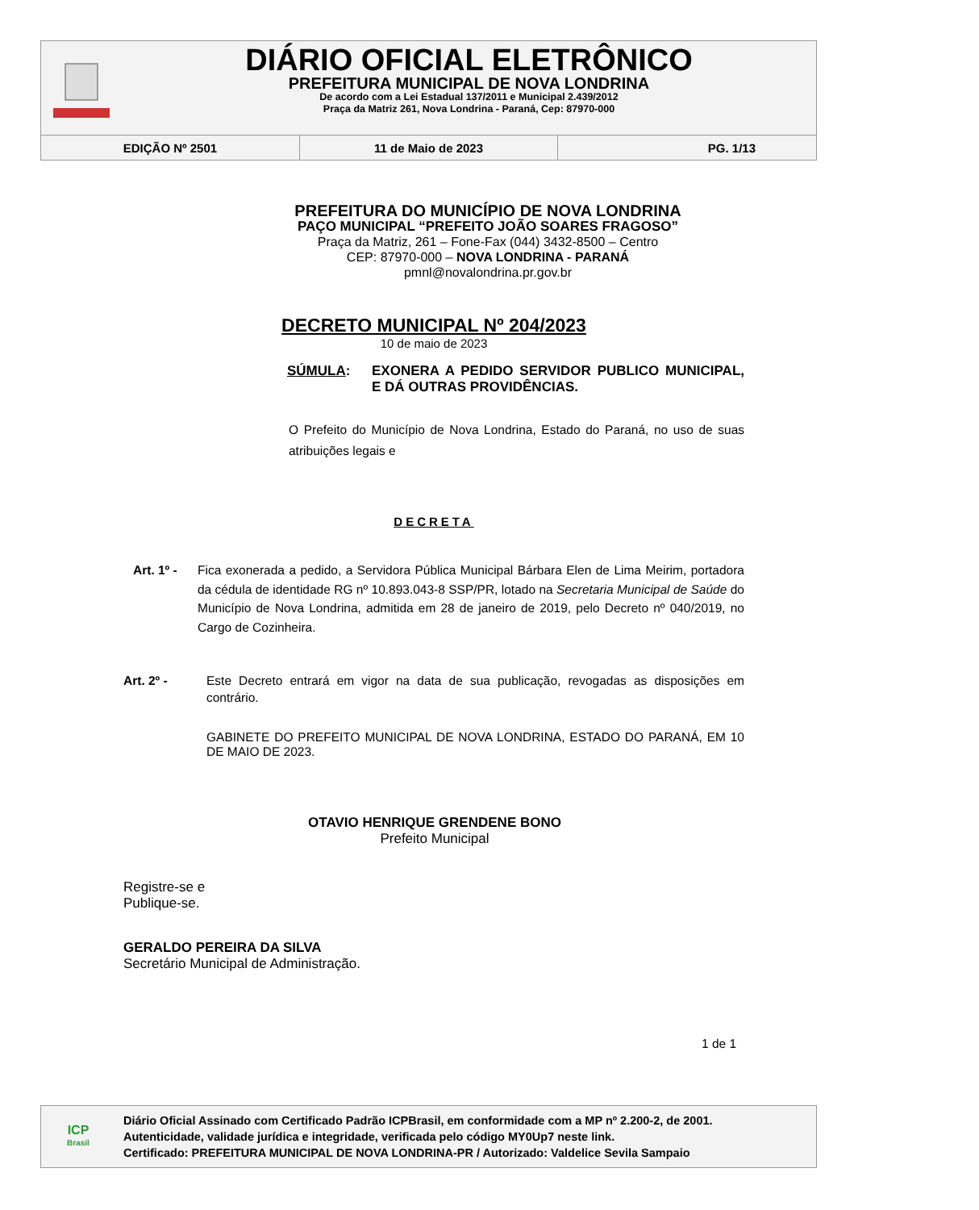DIÁRIO OFICIAL ELETRÔNICO
PREFEITURA MUNICIPAL DE NOVA LONDRINA
De acordo com a Lei Estadual 137/2011 e Municipal 2.439/2012
Praça da Matriz 261, Nova Londrina - Paraná, Cep: 87970-000
| EDIÇÃO Nº 2501 | 11 de Maio de 2023 | PG. 1/13 |
PREFEITURA DO MUNICÍPIO DE NOVA LONDRINA
PAÇO MUNICIPAL “PREFEITO JOÃO SOARES FRAGOSO”
Praça da Matriz, 261 – Fone-Fax (044) 3432-8500 – Centro
CEP: 87970-000 – NOVA LONDRINA - PARANÁ
pmnl@novalondrina.pr.gov.br
DECRETO MUNICIPAL Nº 204/2023
10 de maio de 2023
SÚMULA: EXONERA A PEDIDO SERVIDOR PUBLICO MUNICIPAL, E DÁ OUTRAS PROVIDÊNCIAS.
O Prefeito do Município de Nova Londrina, Estado do Paraná, no uso de suas atribuições legais e
DECRETA
Art. 1º -
Fica exonerada a pedido, a Servidora Pública Municipal Bárbara Elen de Lima Meirim, portadora da cédula de identidade RG nº 10.893.043-8 SSP/PR, lotado na Secretaria Municipal de Saúde do Município de Nova Londrina, admitida em 28 de janeiro de 2019, pelo Decreto nº 040/2019, no Cargo de Cozinheira.
Art. 2º - Este Decreto entrará em vigor na data de sua publicação, revogadas as disposições em contrário.
GABINETE DO PREFEITO MUNICIPAL DE NOVA LONDRINA, ESTADO DO PARANÁ, EM 10 DE MAIO DE 2023.
OTAVIO HENRIQUE GRENDENE BONO
Prefeito Municipal
Registre-se e
Publique-se.
GERALDO PEREIRA DA SILVA
Secretário Municipal de Administração.
1 de 1
ICP
Brasil
Diário Oficial Assinado com Certificado Padrão ICPBrasil, em conformidade com a MP nº 2.200-2, de 2001.
Autenticidade, validade jurídica e integridade, verificada pelo código MY0Up7 neste link.
Certificado: PREFEITURA MUNICIPAL DE NOVA LONDRINA-PR / Autorizado: Valdelice Sevila Sampaio